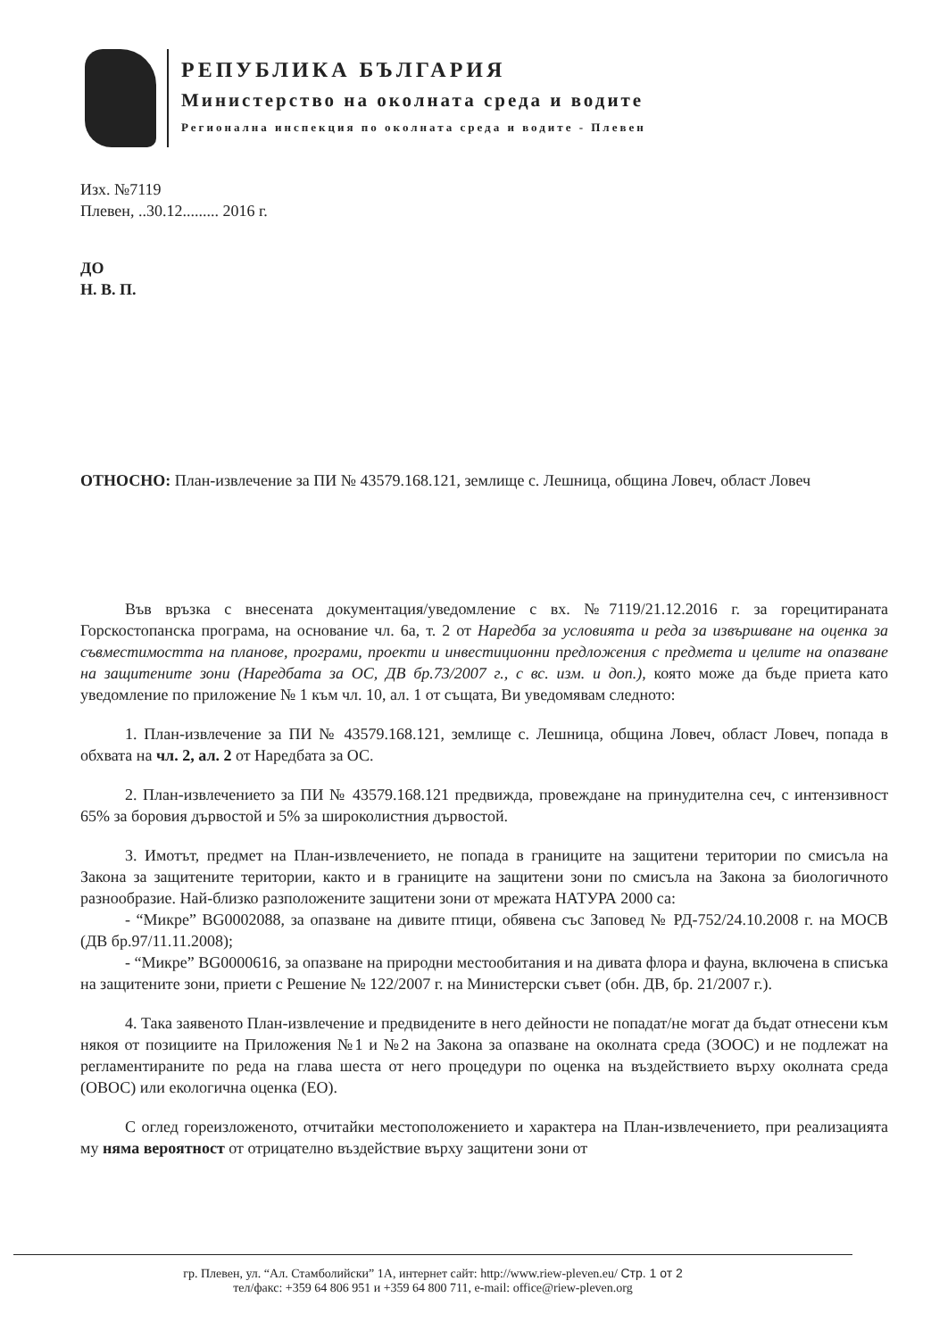РЕПУБЛИКА БЪЛГАРИЯ
Министерство на околната среда и водите
Регионална инспекция по околната среда и водите - Плевен
Изх. №7119
Плевен, ..30.12......... 2016 г.
ДО
Н. В. П.
ОТНОСНО: План-извлечение за ПИ № 43579.168.121, землище с. Лешница, община Ловеч, област Ловеч
Във връзка с внесената документация/уведомление с вх. №7119/21.12.2016 г. за горецитираната Горскостопанска програма, на основание чл. 6а, т. 2 от Наредба за условията и реда за извършване на оценка за съвместимостта на планове, програми, проекти и инвестиционни предложения с предмета и целите на опазване на защитените зони (Наредбата за ОС, ДВ бр.73/2007 г., с вс. изм. и доп.), която може да бъде приета като уведомление по приложение № 1 към чл. 10, ал. 1 от същата, Ви уведомявам следното:
1. План-извлечение за ПИ № 43579.168.121, землище с. Лешница, община Ловеч, област Ловеч, попада в обхвата на чл. 2, ал. 2 от Наредбата за ОС.
2. План-извлечението за ПИ № 43579.168.121 предвижда, провеждане на принудителна сеч, с интензивност 65% за боровия дървостой и 5% за широколистния дървостой.
3. Имотът, предмет на План-извлечението, не попада в границите на защитени територии по смисъла на Закона за защитените територии, както и в границите на защитени зони по смисъла на Закона за биологичното разнообразие. Най-близко разположените защитени зони от мрежата НАТУРА 2000 са:
- “Микре” BG0002088, за опазване на дивите птици, обявена със Заповед № РД-752/24.10.2008 г. на МОСВ (ДВ бр.97/11.11.2008);
- “Микре” BG0000616, за опазване на природни местообитания и на дивата флора и фауна, включена в списъка на защитените зони, приети с Решение № 122/2007 г. на Министерски съвет (обн. ДВ, бр. 21/2007 г.).
4. Така заявеното План-извлечение и предвидените в него дейности не попадат/не могат да бъдат отнесени към някоя от позициите на Приложения №1 и №2 на Закона за опазване на околната среда (ЗООС) и не подлежат на регламентираните по реда на глава шеста от него процедури по оценка на въздействието върху околната среда (ОВОС) или екологична оценка (ЕО).
С оглед гореизложеното, отчитайки местоположението и характера на План-извлечението, при реализацията му няма вероятност от отрицателно въздействие върху защитени зони от
гр. Плевен, ул. “Ал. Стамболийски” 1А, интернет сайт: http://www.riew-pleven.eu/ Стр. 1 от 2
тел/факс: +359 64 806 951 и +359 64 800 711, e-mail: office@riew-pleven.org